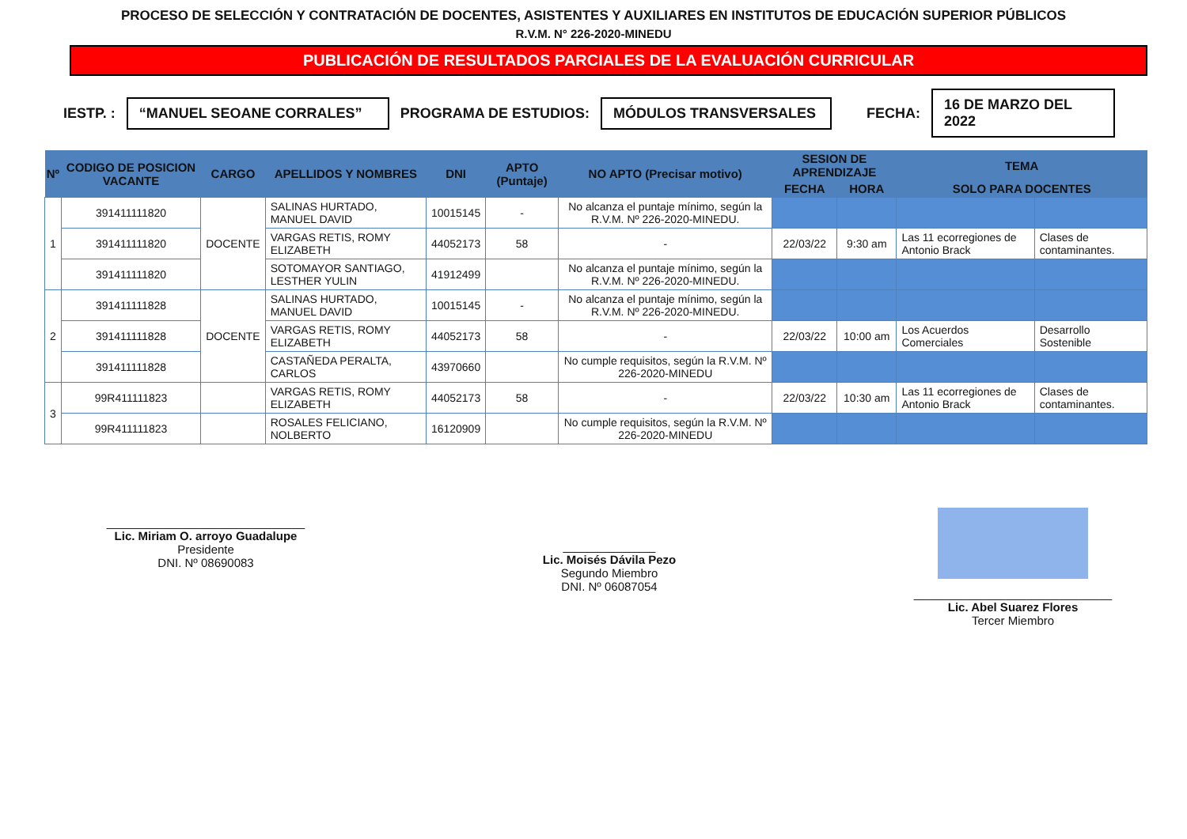PROCESO DE SELECCIÓN Y CONTRATACIÓN DE DOCENTES, ASISTENTES Y AUXILIARES EN INSTITUTOS DE EDUCACIÓN SUPERIOR PÚBLICOS
R.V.M. N° 226-2020-MINEDU
PUBLICACIÓN DE RESULTADOS PARCIALES DE LA EVALUACIÓN CURRICULAR
IESTP. : “MANUEL SEOANE CORRALES” PROGRAMA DE ESTUDIOS: MÓDULOS TRANSVERSALES FECHA: 16 DE MARZO DEL 2022
| Nº | CODIGO DE POSICION VACANTE | CARGO | APELLIDOS Y NOMBRES | DNI | APTO (Puntaje) | NO APTO (Precisar motivo) | SESION DE APRENDIZAJE | | TEMA | |
| --- | --- | --- | --- | --- | --- | --- | --- | --- | --- | --- |
| | | | | | | | FECHA | HORA | SOLO PARA DOCENTES | |
| 1 | 391411111820 | DOCENTE | SALINAS HURTADO, MANUEL DAVID | 10015145 | - | No alcanza el puntaje mínimo, según la R.V.M. Nº 226-2020-MINEDU. | | | | |
| | 391411111820 | | VARGAS RETIS, ROMY ELIZABETH | 44052173 | 58 | - | 22/03/22 | 9:30 am | Las 11 ecorregiones de Antonio Brack | Clases de contaminantes. |
| | 391411111820 | | SOTOMAYOR SANTIAGO, LESTHER YULIN | 41912499 | | No alcanza el puntaje mínimo, según la R.V.M. Nº 226-2020-MINEDU. | | | | |
| 2 | 391411111828 | DOCENTE | SALINAS HURTADO, MANUEL DAVID | 10015145 | - | No alcanza el puntaje mínimo, según la R.V.M. Nº 226-2020-MINEDU. | | | | |
| | 391411111828 | | VARGAS RETIS, ROMY ELIZABETH | 44052173 | 58 | - | 22/03/22 | 10:00 am | Los Acuerdos Comerciales | Desarrollo Sostenible |
| | 391411111828 | | CASTAÑEDA PERALTA, CARLOS | 43970660 | | No cumple requisitos, según la R.V.M. Nº 226-2020-MINEDU | | | | |
| 3 | 99R411111823 | | VARGAS RETIS, ROMY ELIZABETH | 44052173 | 58 | - | 22/03/22 | 10:30 am | Las 11 ecorregiones de Antonio Brack | Clases de contaminantes. |
| | 99R411111823 | | ROSALES FELICIANO, NOLBERTO | 16120909 | | No cumple requisitos, según la R.V.M. Nº 226-2020-MINEDU | | | | |
______________________________
Lic. Miriam O. arroyo Guadalupe
Presidente
DNI. Nº 08690083
______________
Lic. Moisés Dávila Pezo
Segundo Miembro
DNI. Nº 06087054
______________________________
Lic. Abel Suarez Flores
Tercer Miembro